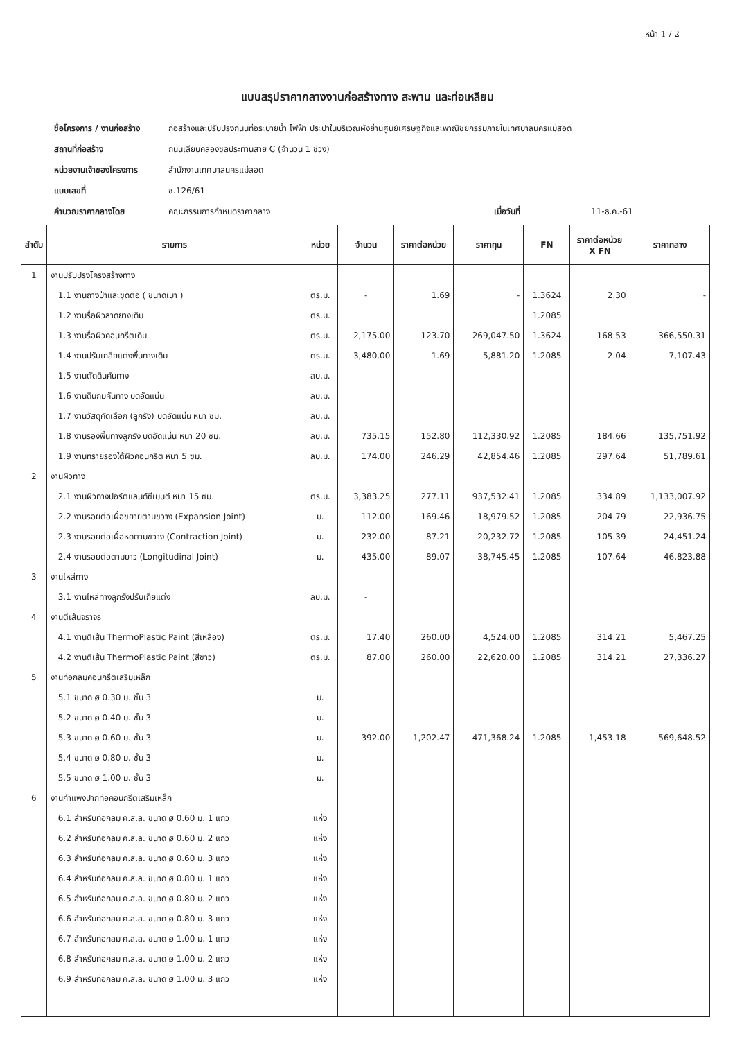หน้า 1 / 2
แบบสรุปราคากลางงานก่อสร้างทาง สะพาน และท่อเหลียม
ชื่อโครงการ / งานก่อสร้าง ก่อสร้างและปรับปรุงถนนท่อระบายน้ำ ไฟฟ้า ประปาในบริเวณผังย่านศูนย์เศรษฐกิจและพาณิชยกรรมภายในเทศบาลนครแม่สอด
สถานที่ก่อสร้าง ถนนเลียบคลองชลประทานสาย C (จำนวน 1 ช่วง)
หน่วยงานเจ้าของโครงการ สำนักงานเทศบาลนครแม่สอด
แบบเลขที่ ช.126/61
คำนวณราคากลางโดย คณะกรรมการกำหนดราคากลาง เมื่อวันที่ 11-ธ.ค.-61
| ลำดับ | รายการ | หน่วย | จำนวน | ราคาต่อหน่วย | ราคาทุน | FN | ราคาต่อหน่วย X FN | ราคากลาง |
| --- | --- | --- | --- | --- | --- | --- | --- | --- |
| 1 | งานปรับปรุงโครงสร้างทาง | | | | | | | |
| | 1.1 งานถางป่าและขุดตอ ( ขนาดเบา ) | ตร.ม. | - | 1.69 | - | 1.3624 | 2.30 | - |
| | 1.2 งานรื้อผิวลาดยางเดิม | ตร.ม. | | | | 1.2085 | | |
| | 1.3 งานรื้อผิวคอนกรีตเดิม | ตร.ม. | 2,175.00 | 123.70 | 269,047.50 | 1.3624 | 168.53 | 366,550.31 |
| | 1.4 งานปรับเกลี่ยแต่งพื้นทางเดิม | ตร.ม. | 3,480.00 | 1.69 | 5,881.20 | 1.2085 | 2.04 | 7,107.43 |
| | 1.5 งานตัดดินคันทาง | ลบ.ม. | | | | | | |
| | 1.6 งานดินถมคันทาง บดอัดแน่น | ลบ.ม. | | | | | | |
| | 1.7 งานวัสดุคัดเลือก (ลูกรัง) บดอัดแน่น หนา ซม. | ลบ.ม. | | | | | | |
| | 1.8 งานรองพื้นทางลูกรัง บดอัดแน่น หนา 20 ซม. | ลบ.ม. | 735.15 | 152.80 | 112,330.92 | 1.2085 | 184.66 | 135,751.92 |
| | 1.9 งานทรายรองใต้ผิวคอนกรีต หนา 5 ซม. | ลบ.ม. | 174.00 | 246.29 | 42,854.46 | 1.2085 | 297.64 | 51,789.61 |
| 2 | งานผิวทาง | | | | | | | |
| | 2.1 งานผิวทางปอร์ตแลนด์ซีเมนต์ หนา 15 ซม. | ตร.ม. | 3,383.25 | 277.11 | 937,532.41 | 1.2085 | 334.89 | 1,133,007.92 |
| | 2.2 งานรอยต่อเผื่อขยายตามขวาง (Expansion Joint) | ม. | 112.00 | 169.46 | 18,979.52 | 1.2085 | 204.79 | 22,936.75 |
| | 2.3 งานรอยต่อเผื่อหดตามขวาง (Contraction Joint) | ม. | 232.00 | 87.21 | 20,232.72 | 1.2085 | 105.39 | 24,451.24 |
| | 2.4 งานรอยต่อตามยาว (Longitudinal Joint) | ม. | 435.00 | 89.07 | 38,745.45 | 1.2085 | 107.64 | 46,823.88 |
| 3 | งานไหล่ทาง | | | | | | | |
| | 3.1 งานไหล่ทางลูกรังปรับเกี่ยแต่ง | ลบ.ม. | - | | | | | |
| 4 | งานตีเส้นจราจร | | | | | | | |
| | 4.1 งานตีเส้น ThermoPlastic Paint (สีเหลือง) | ตร.ม. | 17.40 | 260.00 | 4,524.00 | 1.2085 | 314.21 | 5,467.25 |
| | 4.2 งานตีเส้น ThermoPlastic Paint (สีขาว) | ตร.ม. | 87.00 | 260.00 | 22,620.00 | 1.2085 | 314.21 | 27,336.27 |
| 5 | งานท่อกลมคอนกรีตเสริมเหล็ก | | | | | | | |
| | 5.1 ขนาด ø 0.30 ม. ชั้น 3 | ม. | | | | | | |
| | 5.2 ขนาด ø 0.40 ม. ชั้น 3 | ม. | | | | | | |
| | 5.3 ขนาด ø 0.60 ม. ชั้น 3 | ม. | 392.00 | 1,202.47 | 471,368.24 | 1.2085 | 1,453.18 | 569,648.52 |
| | 5.4 ขนาด ø 0.80 ม. ชั้น 3 | ม. | | | | | | |
| | 5.5 ขนาด ø 1.00 ม. ชั้น 3 | ม. | | | | | | |
| 6 | งานกำแพงปากท่อคอนกรีตเสริมเหล็ก | | | | | | | |
| | 6.1 สำหรับท่อกลม ค.ส.ล. ขนาด ø 0.60 ม. 1 แถว | แห่ง | | | | | | |
| | 6.2 สำหรับท่อกลม ค.ส.ล. ขนาด ø 0.60 ม. 2 แถว | แห่ง | | | | | | |
| | 6.3 สำหรับท่อกลม ค.ส.ล. ขนาด ø 0.60 ม. 3 แถว | แห่ง | | | | | | |
| | 6.4 สำหรับท่อกลม ค.ส.ล. ขนาด ø 0.80 ม. 1 แถว | แห่ง | | | | | | |
| | 6.5 สำหรับท่อกลม ค.ส.ล. ขนาด ø 0.80 ม. 2 แถว | แห่ง | | | | | | |
| | 6.6 สำหรับท่อกลม ค.ส.ล. ขนาด ø 0.80 ม. 3 แถว | แห่ง | | | | | | |
| | 6.7 สำหรับท่อกลม ค.ส.ล. ขนาด ø 1.00 ม. 1 แถว | แห่ง | | | | | | |
| | 6.8 สำหรับท่อกลม ค.ส.ล. ขนาด ø 1.00 ม. 2 แถว | แห่ง | | | | | | |
| | 6.9 สำหรับท่อกลม ค.ส.ล. ขนาด ø 1.00 ม. 3 แถว | แห่ง | | | | | | |